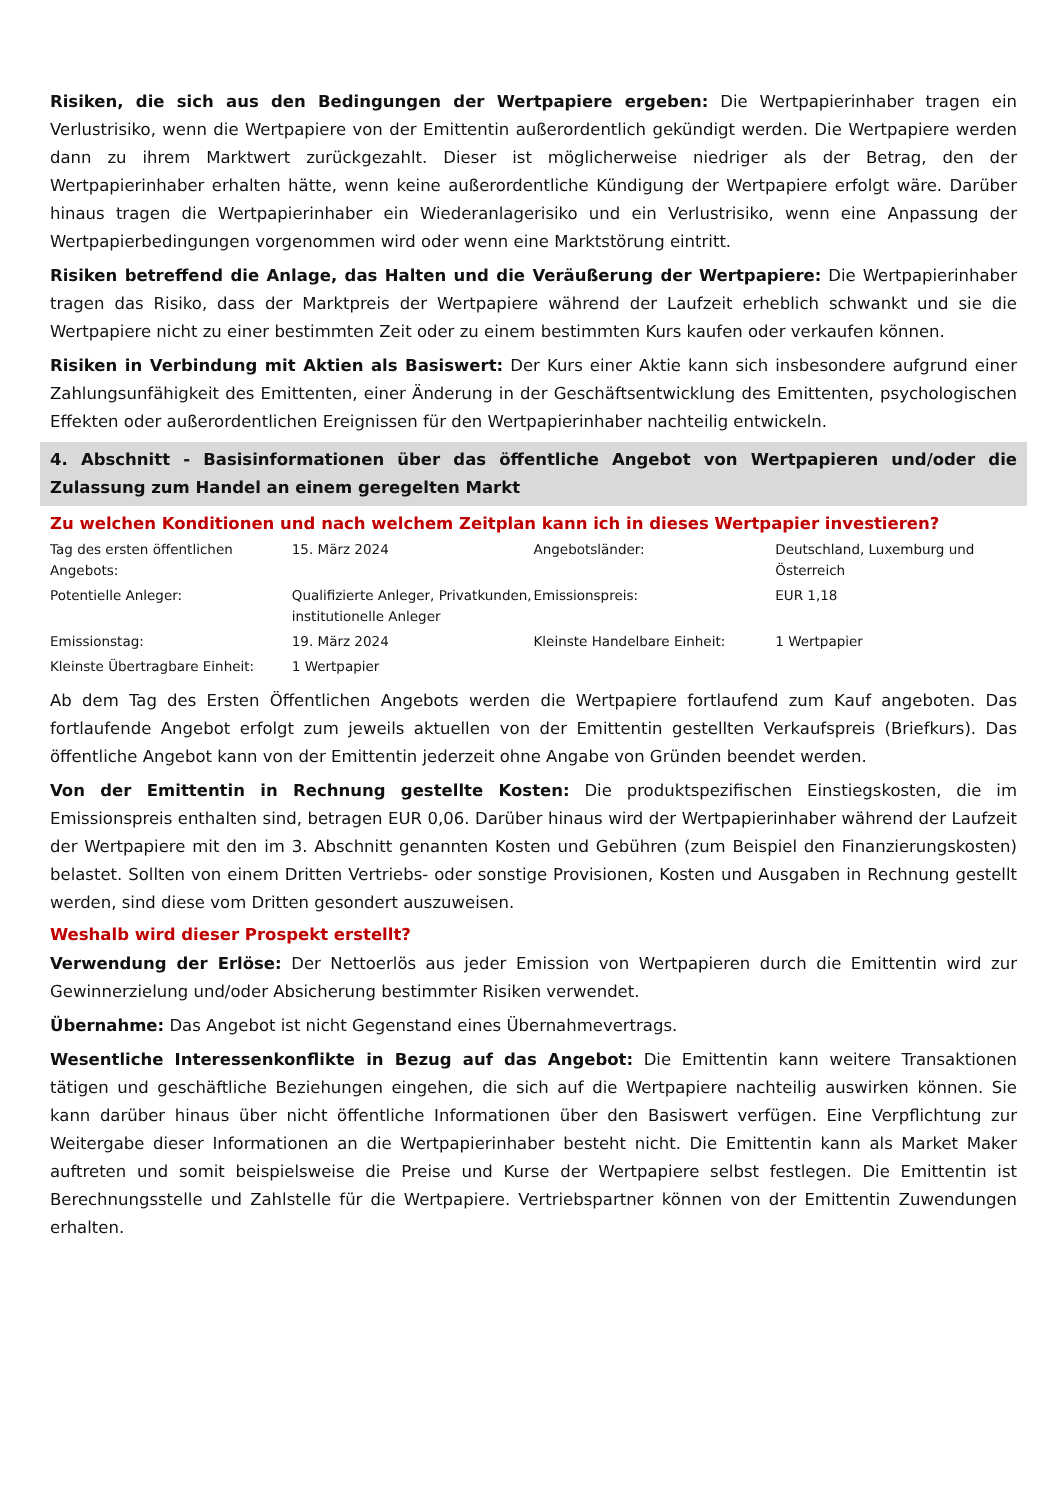Risiken, die sich aus den Bedingungen der Wertpapiere ergeben: Die Wertpapierinhaber tragen ein Verlustrisiko, wenn die Wertpapiere von der Emittentin außerordentlich gekündigt werden. Die Wertpapiere werden dann zu ihrem Marktwert zurückgezahlt. Dieser ist möglicherweise niedriger als der Betrag, den der Wertpapierinhaber erhalten hätte, wenn keine außerordentliche Kündigung der Wertpapiere erfolgt wäre. Darüber hinaus tragen die Wertpapierinhaber ein Wiederanlagerisiko und ein Verlustrisiko, wenn eine Anpassung der Wertpapierbedingungen vorgenommen wird oder wenn eine Marktstörung eintritt.
Risiken betreffend die Anlage, das Halten und die Veräußerung der Wertpapiere: Die Wertpapierinhaber tragen das Risiko, dass der Marktpreis der Wertpapiere während der Laufzeit erheblich schwankt und sie die Wertpapiere nicht zu einer bestimmten Zeit oder zu einem bestimmten Kurs kaufen oder verkaufen können.
Risiken in Verbindung mit Aktien als Basiswert: Der Kurs einer Aktie kann sich insbesondere aufgrund einer Zahlungsunfähigkeit des Emittenten, einer Änderung in der Geschäftsentwicklung des Emittenten, psychologischen Effekten oder außerordentlichen Ereignissen für den Wertpapierinhaber nachteilig entwickeln.
4. Abschnitt - Basisinformationen über das öffentliche Angebot von Wertpapieren und/oder die Zulassung zum Handel an einem geregelten Markt
Zu welchen Konditionen und nach welchem Zeitplan kann ich in dieses Wertpapier investieren?
| Tag des ersten öffentlichen Angebots: | 15. März 2024 | Angebotsländer: | Deutschland, Luxemburg und Österreich |
| Potentielle Anleger: | Qualifizierte Anleger, Privatkunden, institutionelle Anleger | Emissionspreis: | EUR 1,18 |
| Emissionstag: | 19. März 2024 | Kleinste Handelbare Einheit: | 1 Wertpapier |
| Kleinste Übertragbare Einheit: | 1 Wertpapier | | |
Ab dem Tag des Ersten Öffentlichen Angebots werden die Wertpapiere fortlaufend zum Kauf angeboten. Das fortlaufende Angebot erfolgt zum jeweils aktuellen von der Emittentin gestellten Verkaufspreis (Briefkurs). Das öffentliche Angebot kann von der Emittentin jederzeit ohne Angabe von Gründen beendet werden.
Von der Emittentin in Rechnung gestellte Kosten: Die produktspezifischen Einstiegskosten, die im Emissionspreis enthalten sind, betragen EUR 0,06. Darüber hinaus wird der Wertpapierinhaber während der Laufzeit der Wertpapiere mit den im 3. Abschnitt genannten Kosten und Gebühren (zum Beispiel den Finanzierungskosten) belastet. Sollten von einem Dritten Vertriebs- oder sonstige Provisionen, Kosten und Ausgaben in Rechnung gestellt werden, sind diese vom Dritten gesondert auszuweisen.
Weshalb wird dieser Prospekt erstellt?
Verwendung der Erlöse: Der Nettoerlös aus jeder Emission von Wertpapieren durch die Emittentin wird zur Gewinnerzielung und/oder Absicherung bestimmter Risiken verwendet.
Übernahme: Das Angebot ist nicht Gegenstand eines Übernahmevertrags.
Wesentliche Interessenkonflikte in Bezug auf das Angebot: Die Emittentin kann weitere Transaktionen tätigen und geschäftliche Beziehungen eingehen, die sich auf die Wertpapiere nachteilig auswirken können. Sie kann darüber hinaus über nicht öffentliche Informationen über den Basiswert verfügen. Eine Verpflichtung zur Weitergabe dieser Informationen an die Wertpapierinhaber besteht nicht. Die Emittentin kann als Market Maker auftreten und somit beispielsweise die Preise und Kurse der Wertpapiere selbst festlegen. Die Emittentin ist Berechnungsstelle und Zahlstelle für die Wertpapiere. Vertriebspartner können von der Emittentin Zuwendungen erhalten.